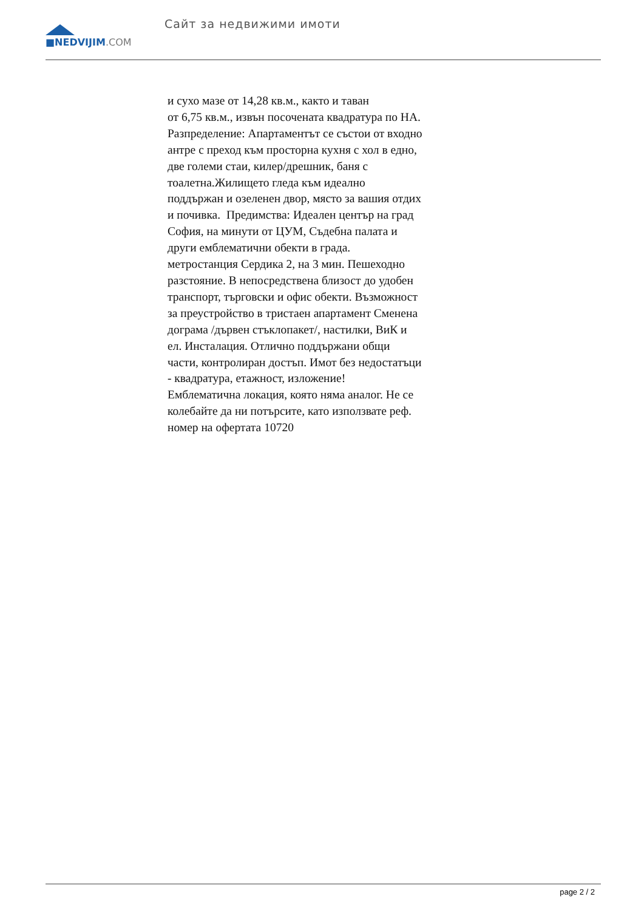■NEDVIJIM.COM Сайт за недвижими имоти
и сухо мазе от 14,28 кв.м., както и таван
от 6,75 кв.м., извън посочената квадратура по НА.
Разпределение: Апартаментът се състои от входно
антре с преход към просторна кухня с хол в едно,
две големи стаи, килер/дрешник, баня с
тоалетна.Жилището гледа към идеално
поддържан и озеленен двор, място за вашия отдих
и почивка. Предимства: Идеален център на град
София, на минути от ЦУМ, Съдебна палата и
други емблематични обекти в града.
метростанция Сердика 2, на 3 мин. Пешеходно
разстояние. В непосредствена близост до удобен
транспорт, търговски и офис обекти. Възможност
за преустройство в тристаен апартамент Сменена
дограма /дървен стъклопакет/, настилки, ВиК и
ел. Инсталация. Отлично поддържани общи
части, контролиран достъп. Имот без недостатъци
- квадратура, етажност, изложение!
Емблематична локация, която няма аналог. Не се
колебайте да ни потърсите, като използвате реф.
номер на офертата 10720
page 2 / 2